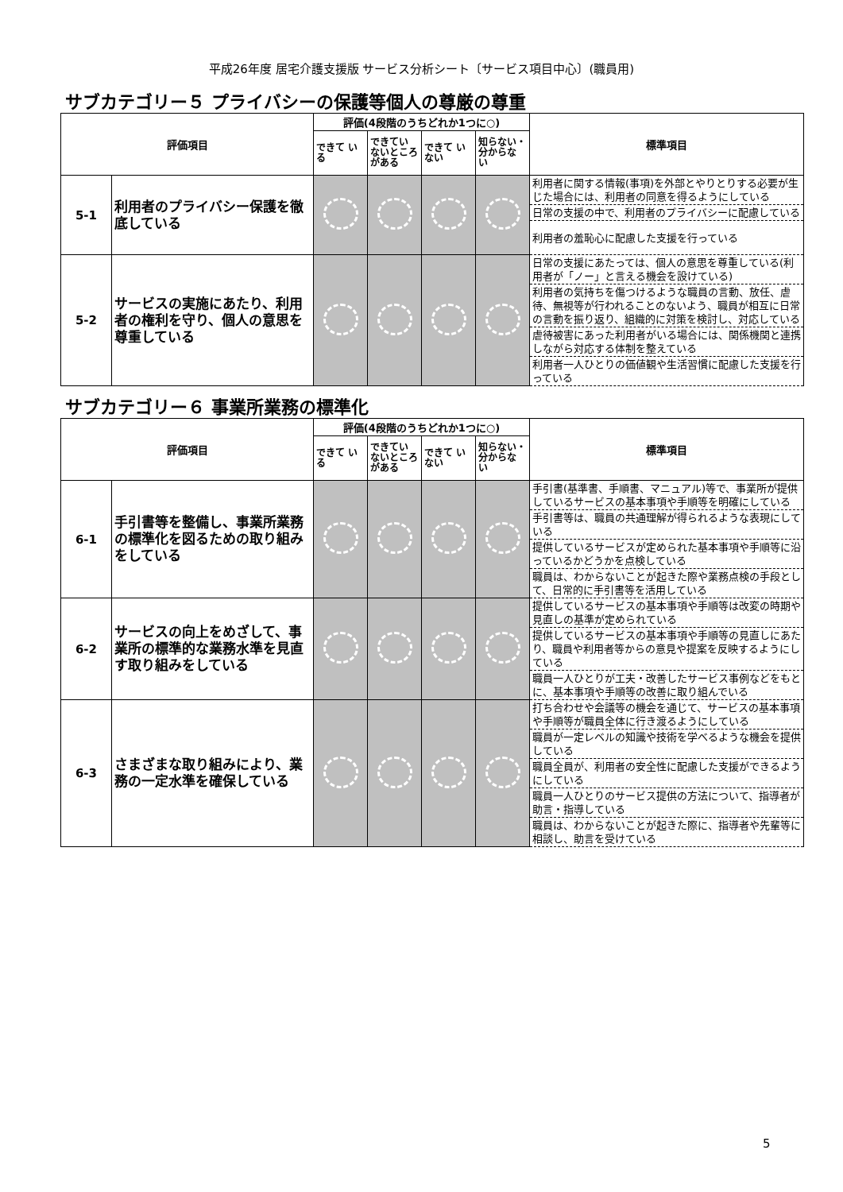平成26年度 居宅介護支援版 サービス分析シート〔サービス項目中心〕(職員用)
サブカテゴリー５ プライバシーの保護等個人の尊厳の尊重
| 評価項目 | | 評価(4段階のうちどれか1つに○) | | | | 標準項目 |
| --- | --- | --- | --- | --- | --- | --- |
| | | できて いる | できてい ないところ がある | できて いない | 知らない・ 分からな い | |
| 5-1 | 利用者のプライバシー保護を徹底している | | | | | 利用者に関する情報(事項)を外部とやりとりする必要が生じた場合には、利用者の同意を得るようにしている |
| | | | | | | 日常の支援の中で、利用者のプライバシーに配慮している |
| | | | | | | 利用者の羞恥心に配慮した支援を行っている |
| 5-2 | サービスの実施にあたり、利用者の権利を守り、個人の意思を尊重している | | | | | 日常の支援にあたっては、個人の意思を尊重している(利用者が「ノー」と言える機会を設けている) |
| | | | | | | 利用者の気持ちを傷つけるような職員の言動、放任、虐待、無視等が行われることのないよう、職員が相互に日常の言動を振り返り、組織的に対策を検討し、対応している |
| | | | | | | 虐待被害にあった利用者がいる場合には、関係機関と連携しながら対応する体制を整えている |
| | | | | | | 利用者一人ひとりの価値観や生活習慣に配慮した支援を行っている |
サブカテゴリー６ 事業所業務の標準化
| 評価項目 | | 評価(4段階のうちどれか1つに○) | | | | 標準項目 |
| --- | --- | --- | --- | --- | --- | --- |
| | | できて いる | できてい ないところ がある | できて いない | 知らない・ 分からな い | |
| 6-1 | 手引書等を整備し、事業所業務の標準化を図るための取り組みをしている | | | | | 手引書(基準書、手順書、マニュアル)等で、事業所が提供しているサービスの基本事項や手順等を明確にしている |
| | | | | | | 手引書等は、職員の共通理解が得られるような表現にしている |
| | | | | | | 提供しているサービスが定められた基本事項や手順等に沿っているかどうかを点検している |
| | | | | | | 職員は、わからないことが起きた際や業務点検の手段として、日常的に手引書等を活用している |
| 6-2 | サービスの向上をめざして、事業所の標準的な業務水準を見直す取り組みをしている | | | | | 提供しているサービスの基本事項や手順等は改変の時期や見直しの基準が定められている |
| | | | | | | 提供しているサービスの基本事項や手順等の見直しにあたり、職員や利用者等からの意見や提案を反映するようにしている |
| | | | | | | 職員一人ひとりが工夫・改善したサービス事例などをもとに、基本事項や手順等の改善に取り組んでいる |
| 6-3 | さまざまな取り組みにより、業務の一定水準を確保している | | | | | 打ち合わせや会議等の機会を通じて、サービスの基本事項や手順等が職員全体に行き渡るようにしている |
| | | | | | | 職員が一定レベルの知識や技術を学べるような機会を提供している |
| | | | | | | 職員全員が、利用者の安全性に配慮した支援ができるようにしている |
| | | | | | | 職員一人ひとりのサービス提供の方法について、指導者が助言・指導している |
| | | | | | | 職員は、わからないことが起きた際に、指導者や先輩等に相談し、助言を受けている |
5